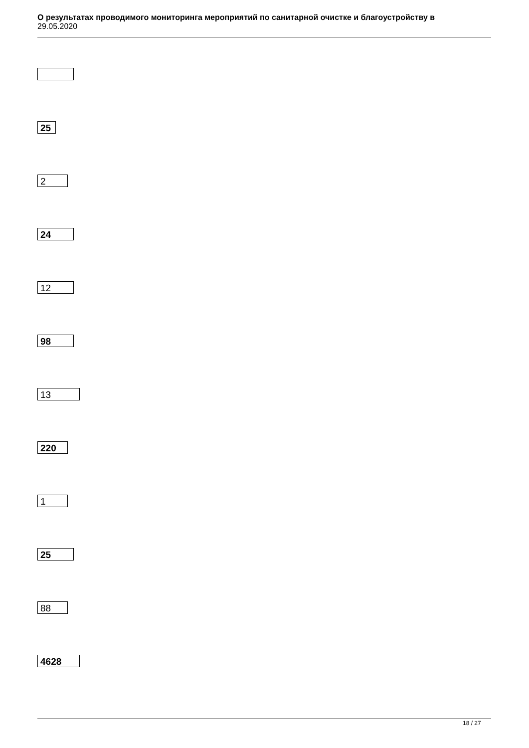О результатах проводимого мониторинга мероприятий по санитарной очистке и благоустройству в
29.05.2020
25
2
24
12
98
13
220
1
25
88
4628
18 / 27